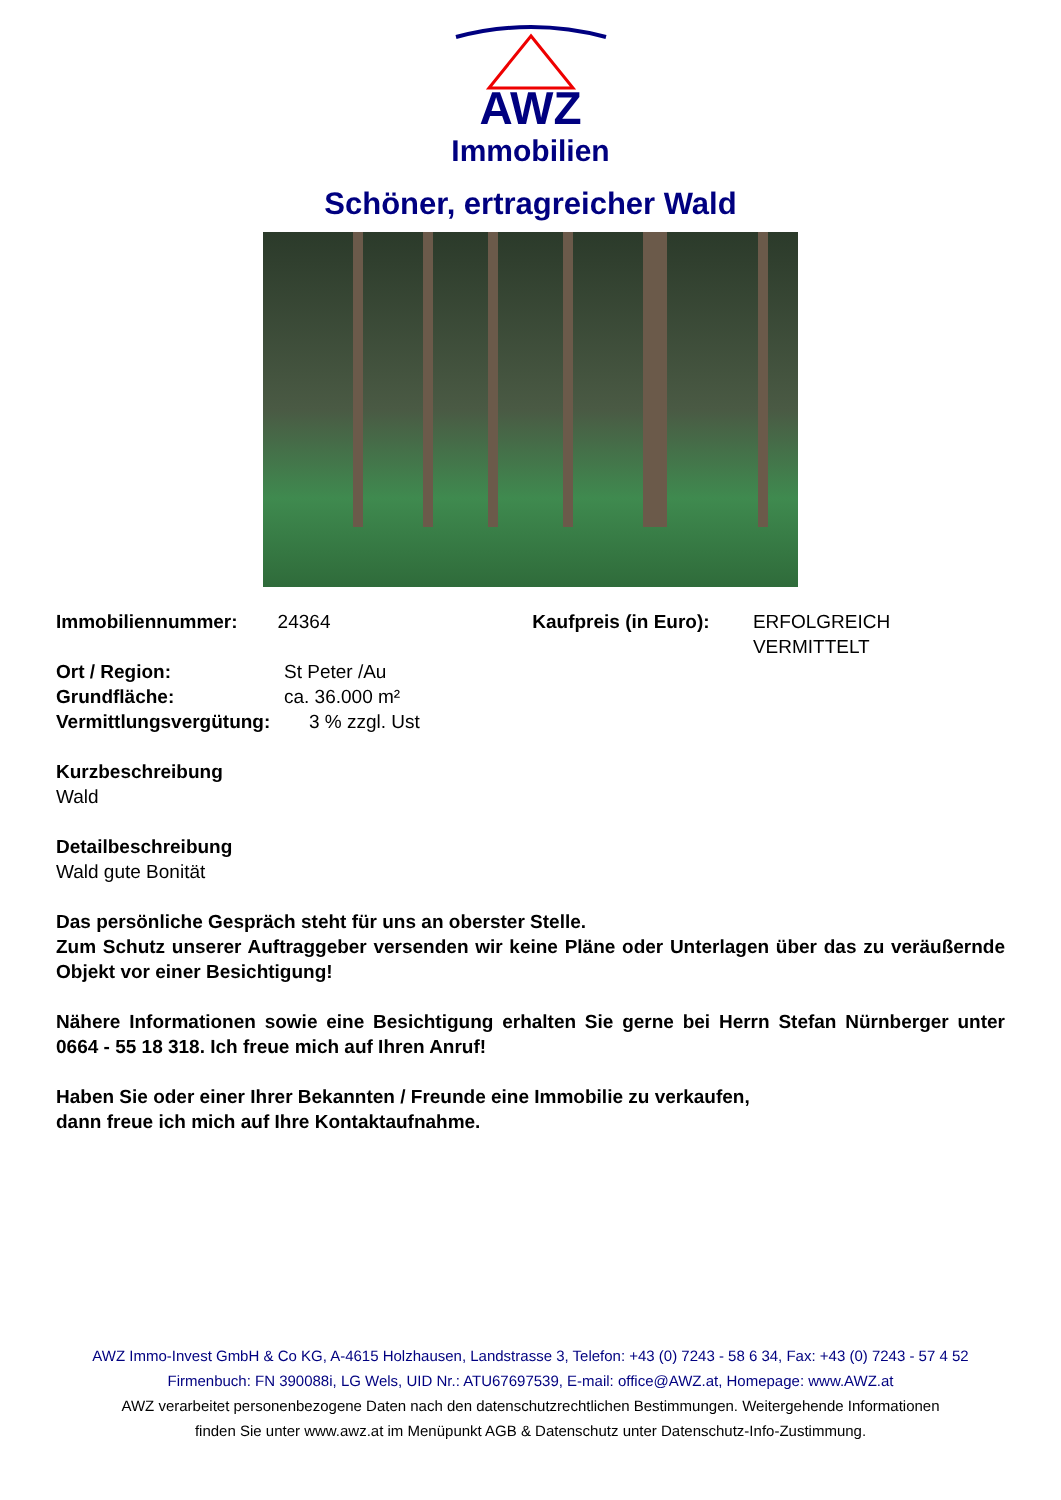AWZ
Immobilien
Schöner, ertragreicher Wald
Immobiliennummer: 24364 Kaufpreis (in Euro):
ERFOLGREICH VERMITTELT
Ort / Region: St Peter /Au
Grundfläche: ca. 36.000 m²
Vermittlungsvergütung: 3 % zzgl. Ust
Kurzbeschreibung
Wald
Detailbeschreibung
Wald gute Bonität
Das persönliche Gespräch steht für uns an oberster Stelle.
Zum Schutz unserer Auftraggeber versenden wir keine Pläne oder Unterlagen über das zu veräußernde Objekt vor einer Besichtigung!
Nähere Informationen sowie eine Besichtigung erhalten Sie gerne bei Herrn Stefan Nürnberger unter 0664 - 55 18 318. Ich freue mich auf Ihren Anruf!
Haben Sie oder einer Ihrer Bekannten / Freunde eine Immobilie zu verkaufen,
dann freue ich mich auf Ihre Kontaktaufnahme.
AWZ Immo-Invest GmbH & Co KG, A-4615 Holzhausen, Landstrasse 3, Telefon: +43 (0) 7243 - 58 6 34, Fax: +43 (0) 7243 - 57 4 52
Firmenbuch: FN 390088i, LG Wels, UID Nr.: ATU67697539, E-mail: office@AWZ.at, Homepage: www.AWZ.at
AWZ verarbeitet personenbezogene Daten nach den datenschutzrechtlichen Bestimmungen. Weitergehende Informationen
finden Sie unter www.awz.at im Menüpunkt AGB & Datenschutz unter Datenschutz-Info-Zustimmung.